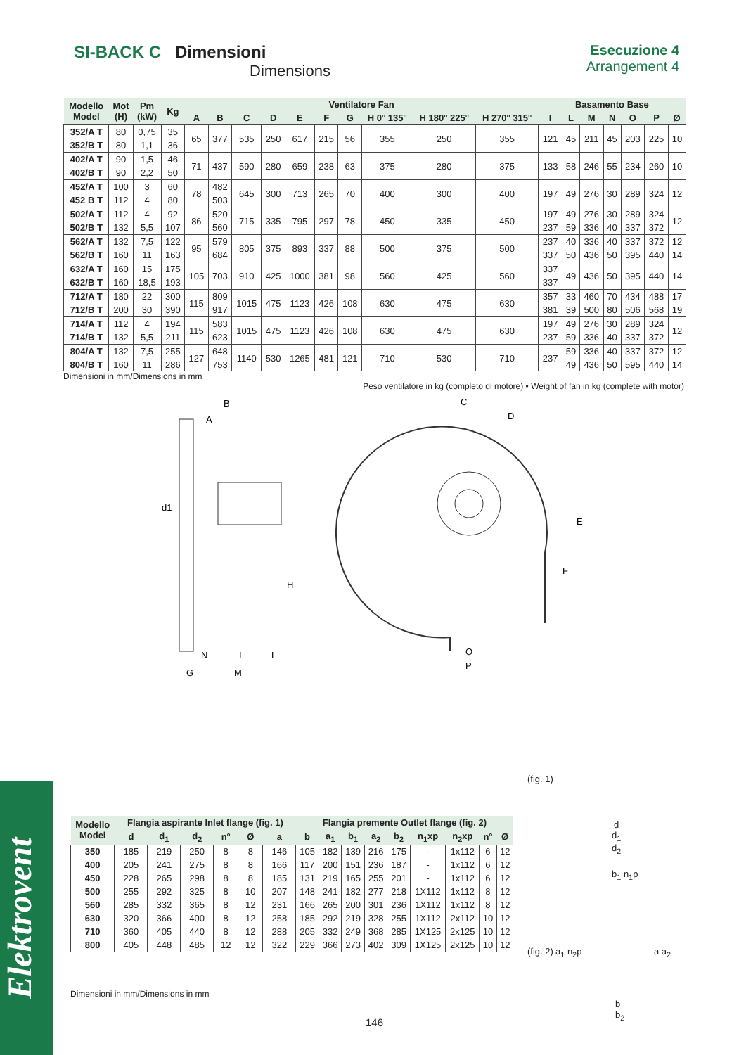SI-BACK C Dimensioni
Dimensions
Esecuzione 4
Arrangement 4
| Modello Model | Mot (H) | Pm (kW) | Kg | Ventilatore Fan | | | | | | | | | | Basamento Base | | | | | | |
| --- | --- | --- | --- | --- | --- | --- | --- | --- | --- | --- | --- | --- | --- | --- | --- | --- | --- | --- | --- | --- |
| | | | | A | B | C | D | E | F | G | H 0° 135° | H 180° 225° | H 270° 315° | I | L | M | N | O | P | Ø |
| 352/A T | 80 | 0,75 | 35 | 65 | 377 | 535 | 250 | 617 | 215 | 56 | 355 | 250 | 355 | 121 | 45 | 211 | 45 | 203 | 225 | 10 |
| 352/B T | 80 | 1,1 | 36 | | | | | | | | | | | | | | | | | |
| 402/A T | 90 | 1,5 | 46 | 71 | 437 | 590 | 280 | 659 | 238 | 63 | 375 | 280 | 375 | 133 | 58 | 246 | 55 | 234 | 260 | 10 |
| 402/B T | 90 | 2,2 | 50 | | | | | | | | | | | | | | | | | |
| 452/A T | 100 | 3 | 60 | 78 | 482 | 645 | 300 | 713 | 265 | 70 | 400 | 300 | 400 | 197 | 49 | 276 | 30 | 289 | 324 | 12 |
| 452 B T | 112 | 4 | 80 | | 503 | | | | | | | | | | | | | | | |
| 502/A T | 112 | 4 | 92 | 86 | 520 | 715 | 335 | 795 | 297 | 78 | 450 | 335 | 450 | 197 | 49 | 276 | 30 | 289 | 324 | 12 |
| 502/B T | 132 | 5,5 | 107 | | 560 | | | | | | | | | 237 | 59 | 336 | 40 | 337 | 372 | |
| 562/A T | 132 | 7,5 | 122 | 95 | 579 | 805 | 375 | 893 | 337 | 88 | 500 | 375 | 500 | 237 | 40 | 336 | 40 | 337 | 372 | 12 |
| 562/B T | 160 | 11 | 163 | | 684 | | | | | | | | | 337 | 50 | 436 | 50 | 395 | 440 | 14 |
| 632/A T | 160 | 15 | 175 | 105 | 703 | 910 | 425 | 1000 | 381 | 98 | 560 | 425 | 560 | 337 | 49 | 436 | 50 | 395 | 440 | 14 |
| 632/B T | 160 | 18,5 | 193 | | | | | | | | | | | 337 | | | | | | |
| 712/A T | 180 | 22 | 300 | 115 | 809 | 1015 | 475 | 1123 | 426 | 108 | 630 | 475 | 630 | 357 | 33 | 460 | 70 | 434 | 488 | 17 |
| 712/B T | 200 | 30 | 390 | | 917 | | | | | | | | | 381 | 39 | 500 | 80 | 506 | 568 | 19 |
| 714/A T | 112 | 4 | 194 | 115 | 583 | 1015 | 475 | 1123 | 426 | 108 | 630 | 475 | 630 | 197 | 49 | 276 | 30 | 289 | 324 | 12 |
| 714/B T | 132 | 5,5 | 211 | | 623 | | | | | | | | | 237 | 59 | 336 | 40 | 337 | 372 | |
| 804/A T | 132 | 7,5 | 255 | 127 | 648 | 1140 | 530 | 1265 | 481 | 121 | 710 | 530 | 710 | 237 | 59 | 336 | 40 | 337 | 372 | 12 |
| 804/B T | 160 | 11 | 286 | | 753 | | | | | | | | | | 49 | 436 | 50 | 595 | 440 | 14 |
Dimensioni in mm/Dimensions in mm
Peso ventilatore in kg (completo di motore) • Weight of fan in kg (complete with motor)
B
A
C
D
H
N
I
L
G
M
O
P
E
F
d1
(fig. 1)
(fig. 2)
d
d<sub>1</sub>
d<sub>2</sub>
b<sub>1</sub> n<sub>1</sub>p
a<sub>1</sub> n<sub>2</sub>p a a<sub>2</sub>
b
b<sub>2</sub>
| Modello Model | Flangia aspirante Inlet flange (fig. 1) | | | | | | Flangia premente Outlet flange (fig. 2) | | | | | | | | |
| --- | --- | --- | --- | --- | --- | --- | --- | --- | --- | --- | --- | --- | --- | --- | --- |
| | d | d<sub>1</sub> | d<sub>2</sub> | n° | Ø | a | b | a<sub>1</sub> | b<sub>1</sub> | a<sub>2</sub> | b<sub>2</sub> | n<sub>1</sub>xp | n<sub>2</sub>xp | n° | Ø |
| 350 | 185 | 219 | 250 | 8 | 8 | 146 | 105 | 182 | 139 | 216 | 175 | - | 1x112 | 6 | 12 |
| 400 | 205 | 241 | 275 | 8 | 8 | 166 | 117 | 200 | 151 | 236 | 187 | - | 1x112 | 6 | 12 |
| 450 | 228 | 265 | 298 | 8 | 8 | 185 | 131 | 219 | 165 | 255 | 201 | - | 1x112 | 6 | 12 |
| 500 | 255 | 292 | 325 | 8 | 10 | 207 | 148 | 241 | 182 | 277 | 218 | 1X112 | 1x112 | 8 | 12 |
| 560 | 285 | 332 | 365 | 8 | 12 | 231 | 166 | 265 | 200 | 301 | 236 | 1X112 | 1x112 | 8 | 12 |
| 630 | 320 | 366 | 400 | 8 | 12 | 258 | 185 | 292 | 219 | 328 | 255 | 1X112 | 2x112 | 10 | 12 |
| 710 | 360 | 405 | 440 | 8 | 12 | 288 | 205 | 332 | 249 | 368 | 285 | 1X125 | 2x125 | 10 | 12 |
| 800 | 405 | 448 | 485 | 12 | 12 | 322 | 229 | 366 | 273 | 402 | 309 | 1X125 | 2x125 | 10 | 12 |
Dimensioni in mm/Dimensions in mm
146
Elektrovent